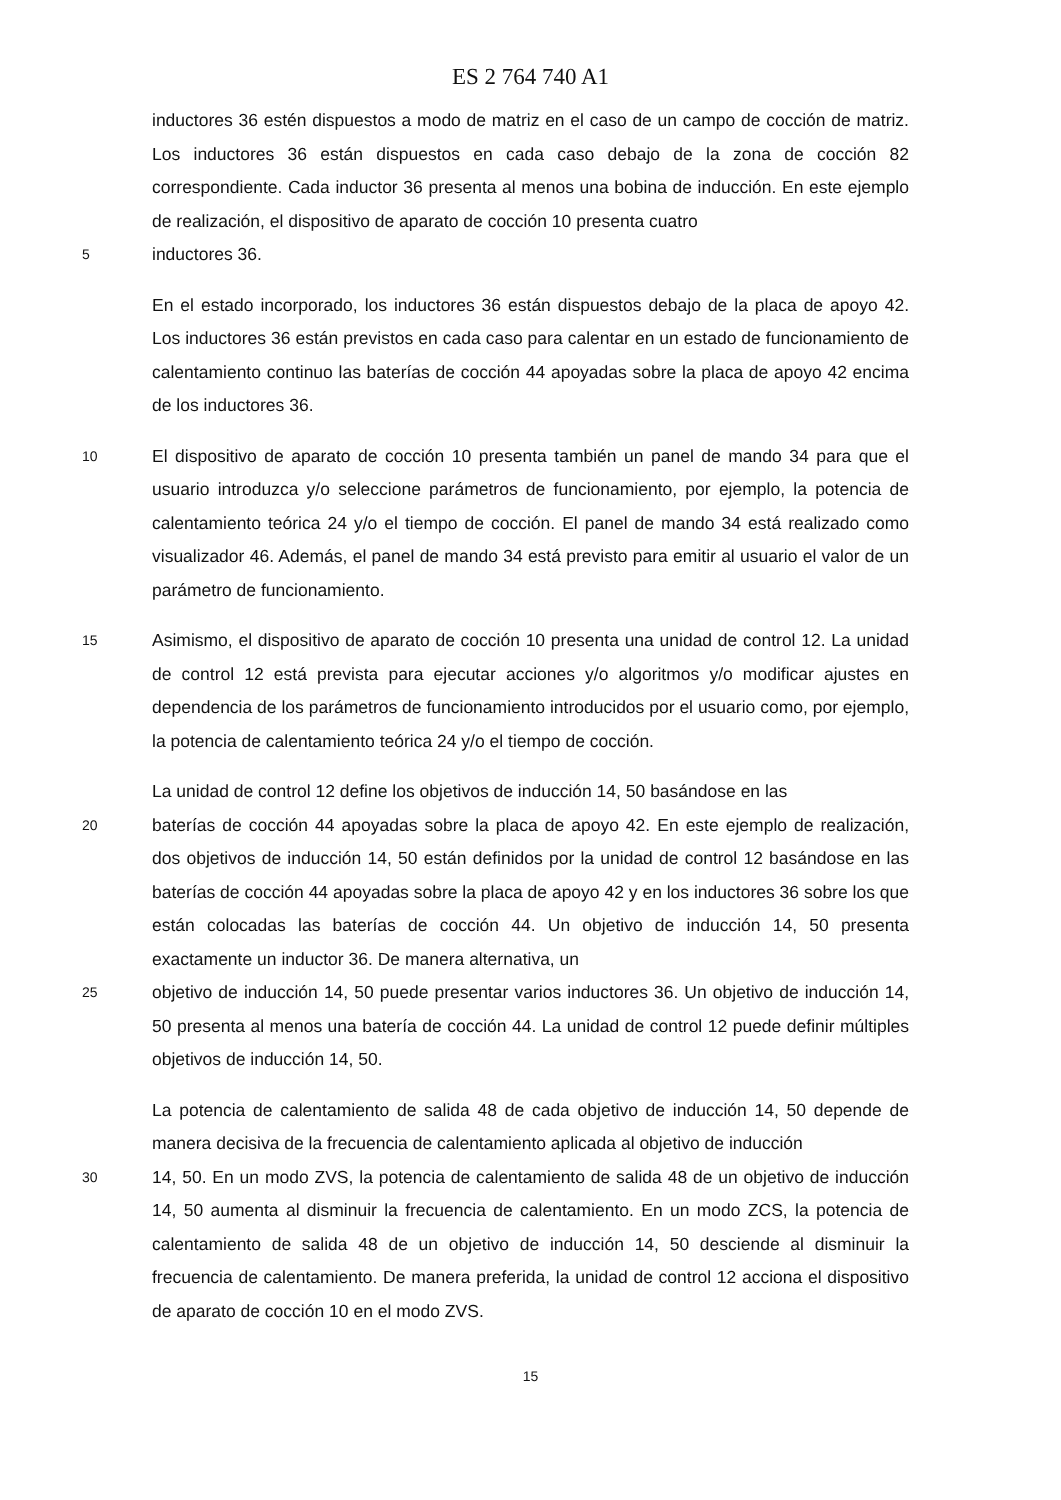ES 2 764 740 A1
inductores 36 estén dispuestos a modo de matriz en el caso de un campo de cocción de matriz. Los inductores 36 están dispuestos en cada caso debajo de la zona de cocción 82 correspondiente. Cada inductor 36 presenta al menos una bobina de inducción. En este ejemplo de realización, el dispositivo de aparato de cocción 10 presenta cuatro
5
inductores 36.
En el estado incorporado, los inductores 36 están dispuestos debajo de la placa de apoyo 42. Los inductores 36 están previstos en cada caso para calentar en un estado de funcionamiento de calentamiento continuo las baterías de cocción 44 apoyadas sobre la placa de apoyo 42 encima de los inductores 36.
10
El dispositivo de aparato de cocción 10 presenta también un panel de mando 34 para que el usuario introduzca y/o seleccione parámetros de funcionamiento, por ejemplo, la potencia de calentamiento teórica 24 y/o el tiempo de cocción. El panel de mando 34 está realizado como visualizador 46. Además, el panel de mando 34 está previsto para emitir al usuario el valor de un parámetro de funcionamiento.
15
Asimismo, el dispositivo de aparato de cocción 10 presenta una unidad de control 12. La unidad de control 12 está prevista para ejecutar acciones y/o algoritmos y/o modificar ajustes en dependencia de los parámetros de funcionamiento introducidos por el usuario como, por ejemplo, la potencia de calentamiento teórica 24 y/o el tiempo de cocción.
La unidad de control 12 define los objetivos de inducción 14, 50 basándose en las
20
baterías de cocción 44 apoyadas sobre la placa de apoyo 42. En este ejemplo de realización, dos objetivos de inducción 14, 50 están definidos por la unidad de control 12 basándose en las baterías de cocción 44 apoyadas sobre la placa de apoyo 42 y en los inductores 36 sobre los que están colocadas las baterías de cocción 44. Un objetivo de inducción 14, 50 presenta exactamente un inductor 36. De manera alternativa, un
25
objetivo de inducción 14, 50 puede presentar varios inductores 36. Un objetivo de inducción 14, 50 presenta al menos una batería de cocción 44. La unidad de control 12 puede definir múltiples objetivos de inducción 14, 50.
La potencia de calentamiento de salida 48 de cada objetivo de inducción 14, 50 depende de manera decisiva de la frecuencia de calentamiento aplicada al objetivo de inducción
30
14, 50. En un modo ZVS, la potencia de calentamiento de salida 48 de un objetivo de inducción 14, 50 aumenta al disminuir la frecuencia de calentamiento. En un modo ZCS, la potencia de calentamiento de salida 48 de un objetivo de inducción 14, 50 desciende al disminuir la frecuencia de calentamiento. De manera preferida, la unidad de control 12 acciona el dispositivo de aparato de cocción 10 en el modo ZVS.
15